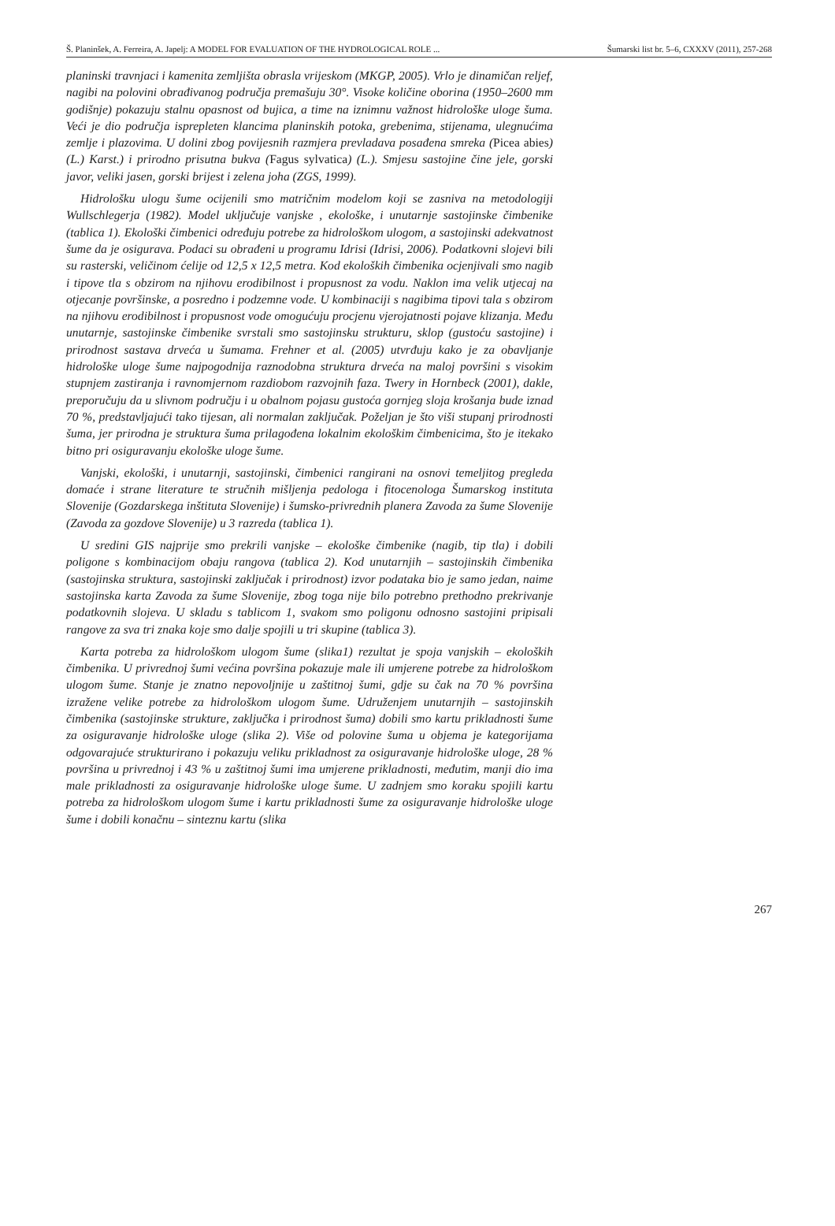Š. Planinšek, A. Ferreira, A. Japelj: A MODEL FOR EVALUATION OF THE HYDROLOGICAL ROLE ... Šumarski list br. 5–6, CXXXV (2011), 257-268
planinski travnjaci i kamenita zemljišta obrasla vrijeskom (MKGP, 2005). Vrlo je dinamičan reljef, nagibi na polovini obrađivanog područja premašuju 30°. Visoke količine oborina (1950–2600 mm godišnje) pokazuju stalnu opasnost od bujica, a time na iznimnu važnost hidrološke uloge šuma. Veći je dio područja isprepleten klancima planinskih potoka, grebenima, stijenama, ulegnućima zemlje i plazovima. U dolini zbog povijesnih razmjera prevladava posađena smreka (Picea abies) (L.) Karst.) i prirodno prisutna bukva (Fagus sylvatica) (L.). Smjesu sastojine čine jele, gorski javor, veliki jasen, gorski brijest i zelena joha (ZGS, 1999).
Hidrološku ulogu šume ocijenili smo matričnim modelom koji se zasniva na metodologiji Wullschlegerja (1982). Model uključuje vanjske , ekološke, i unutarnje sastojinske čimbenike (tablica 1). Ekološki čimbenici određuju potrebe za hidrološkom ulogom, a sastojinski adekvatnost šume da je osigurava. Podaci su obrađeni u programu Idrisi (Idrisi, 2006). Podatkovni slojevi bili su rasterski, veličinom ćelije od 12,5 x 12,5 metra. Kod ekoloških čimbenika ocjenjivali smo nagib i tipove tla s obzirom na njihovu erodibilnost i propusnost za vodu. Naklon ima velik utjecaj na otjecanje površinske, a posredno i podzemne vode. U kombinaciji s nagibima tipovi tala s obzirom na njihovu erodibilnost i propusnost vode omogućuju procjenu vjerojatnosti pojave klizanja. Među unutarnje, sastojinske čimbenike svrstali smo sastojinsku strukturu, sklop (gustoću sastojine) i prirodnost sastava drveća u šumama. Frehner et al. (2005) utvrđuju kako je za obavljanje hidrološke uloge šume najpogodnija raznodobna struktura drveća na maloj površini s visokim stupnjem zastiranja i ravnomjernom razdiobom razvojnih faza. Twery in Hornbeck (2001), dakle, preporučuju da u slivnom području i u obalnom pojasu gustoća gornjeg sloja krošanja bude iznad 70 %, predstavljajući tako tijesan, ali normalan zaključak. Poželjan je što viši stupanj prirodnosti šuma, jer prirodna je struktura šuma prilagođena lokalnim ekološkim čimbenicima, što je itekako bitno pri osiguravanju ekološke uloge šume.
Vanjski, ekološki, i unutarnji, sastojinski, čimbenici rangirani na osnovi temeljitog pregleda domaće i strane literature te stručnih mišljenja pedologa i fitocenologa Šumarskog instituta Slovenije (Gozdarskega inštituta Slovenije) i šumsko-privrednih planera Zavoda za šume Slovenije (Zavoda za gozdove Slovenije) u 3 razreda (tablica 1).
U sredini GIS najprije smo prekrili vanjske – ekološke čimbenike (nagib, tip tla) i dobili poligone s kombinacijom obaju rangova (tablica 2). Kod unutarnjih – sastojinskih čimbenika (sastojinska struktura, sastojinski zaključak i prirodnost) izvor podataka bio je samo jedan, naime sastojinska karta Zavoda za šume Slovenije, zbog toga nije bilo potrebno prethodno prekrivanje podatkovnih slojeva. U skladu s tablicom 1, svakom smo poligonu odnosno sastojini pripisali rangove za sva tri znaka koje smo dalje spojili u tri skupine (tablica 3).
Karta potreba za hidrološkom ulogom šume (slika1) rezultat je spoja vanjskih – ekoloških čimbenika. U privrednoj šumi većina površina pokazuje male ili umjerene potrebe za hidrološkom ulogom šume. Stanje je znatno nepovoljnije u zaštitnoj šumi, gdje su čak na 70 % površina izražene velike potrebe za hidrološkom ulogom šume. Udruženjem unutarnjih – sastojinskih čimbenika (sastojinske strukture, zaključka i prirodnost šuma) dobili smo kartu prikladnosti šume za osiguravanje hidrološke uloge (slika 2). Više od polovine šuma u objema je kategorijama odgovarajuće strukturirano i pokazuju veliku prikladnost za osiguravanje hidrološke uloge, 28 % površina u privrednoj i 43 % u zaštitnoj šumi ima umjerene prikladnosti, međutim, manji dio ima male prikladnosti za osiguravanje hidrološke uloge šume. U zadnjem smo koraku spojili kartu potreba za hidrološkom ulogom šume i kartu prikladnosti šume za osiguravanje hidrološke uloge šume i dobili konačnu – sinteznu kartu (slika
267